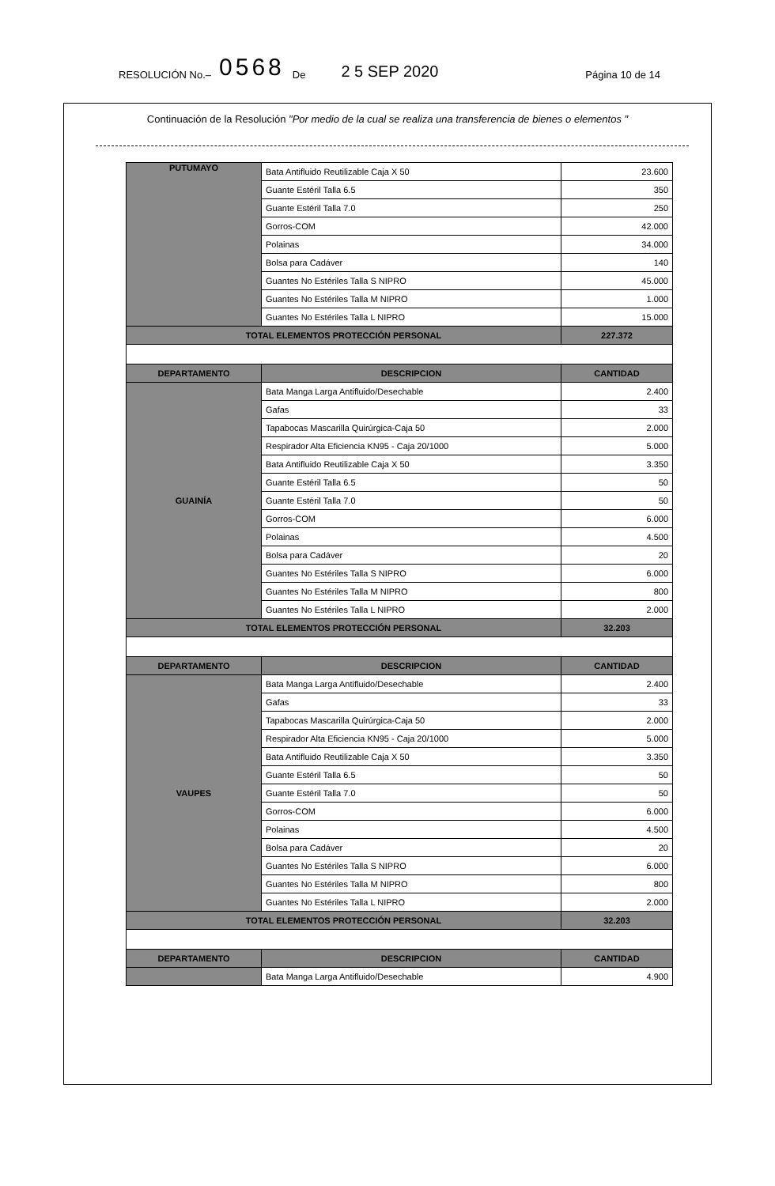RESOLUCIÓN No.– 0568 De 2 5 SEP 2020 Página 10 de 14
Continuación de la Resolución "Por medio de la cual se realiza una transferencia de bienes o elementos "
| PUTUMAYO | Bata Antifluido Reutilizable Caja X 50 | 23.600 |
| | Guante Estéril Talla 6.5 | 350 |
| | Guante Estéril Talla 7.0 | 250 |
| | Gorros-COM | 42.000 |
| | Polainas | 34.000 |
| | Bolsa para Cadáver | 140 |
| | Guantes No Estériles Talla S NIPRO | 45.000 |
| | Guantes No Estériles Talla M NIPRO | 1.000 |
| | Guantes No Estériles Talla L NIPRO | 15.000 |
| TOTAL ELEMENTOS PROTECCIÓN PERSONAL | | 227.372 |
| DEPARTAMENTO | DESCRIPCION | CANTIDAD |
| GUAINÍA | Bata Manga Larga Antifluido/Desechable | 2.400 |
| | Gafas | 33 |
| | Tapabocas Mascarilla Quirúrgica-Caja 50 | 2.000 |
| | Respirador Alta Eficiencia KN95 - Caja 20/1000 | 5.000 |
| | Bata Antifluido Reutilizable Caja X 50 | 3.350 |
| | Guante Estéril Talla 6.5 | 50 |
| | Guante Estéril Talla 7.0 | 50 |
| | Gorros-COM | 6.000 |
| | Polainas | 4.500 |
| | Bolsa para Cadáver | 20 |
| | Guantes No Estériles Talla S NIPRO | 6.000 |
| | Guantes No Estériles Talla M NIPRO | 800 |
| | Guantes No Estériles Talla L NIPRO | 2.000 |
| TOTAL ELEMENTOS PROTECCIÓN PERSONAL | | 32.203 |
| DEPARTAMENTO | DESCRIPCION | CANTIDAD |
| VAUPES | Bata Manga Larga Antifluido/Desechable | 2.400 |
| | Gafas | 33 |
| | Tapabocas Mascarilla Quirúrgica-Caja 50 | 2.000 |
| | Respirador Alta Eficiencia KN95 - Caja 20/1000 | 5.000 |
| | Bata Antifluido Reutilizable Caja X 50 | 3.350 |
| | Guante Estéril Talla 6.5 | 50 |
| | Guante Estéril Talla 7.0 | 50 |
| | Gorros-COM | 6.000 |
| | Polainas | 4.500 |
| | Bolsa para Cadáver | 20 |
| | Guantes No Estériles Talla S NIPRO | 6.000 |
| | Guantes No Estériles Talla M NIPRO | 800 |
| | Guantes No Estériles Talla L NIPRO | 2.000 |
| TOTAL ELEMENTOS PROTECCIÓN PERSONAL | | 32.203 |
| DEPARTAMENTO | DESCRIPCION | CANTIDAD |
| | Bata Manga Larga Antifluido/Desechable | 4.900 |